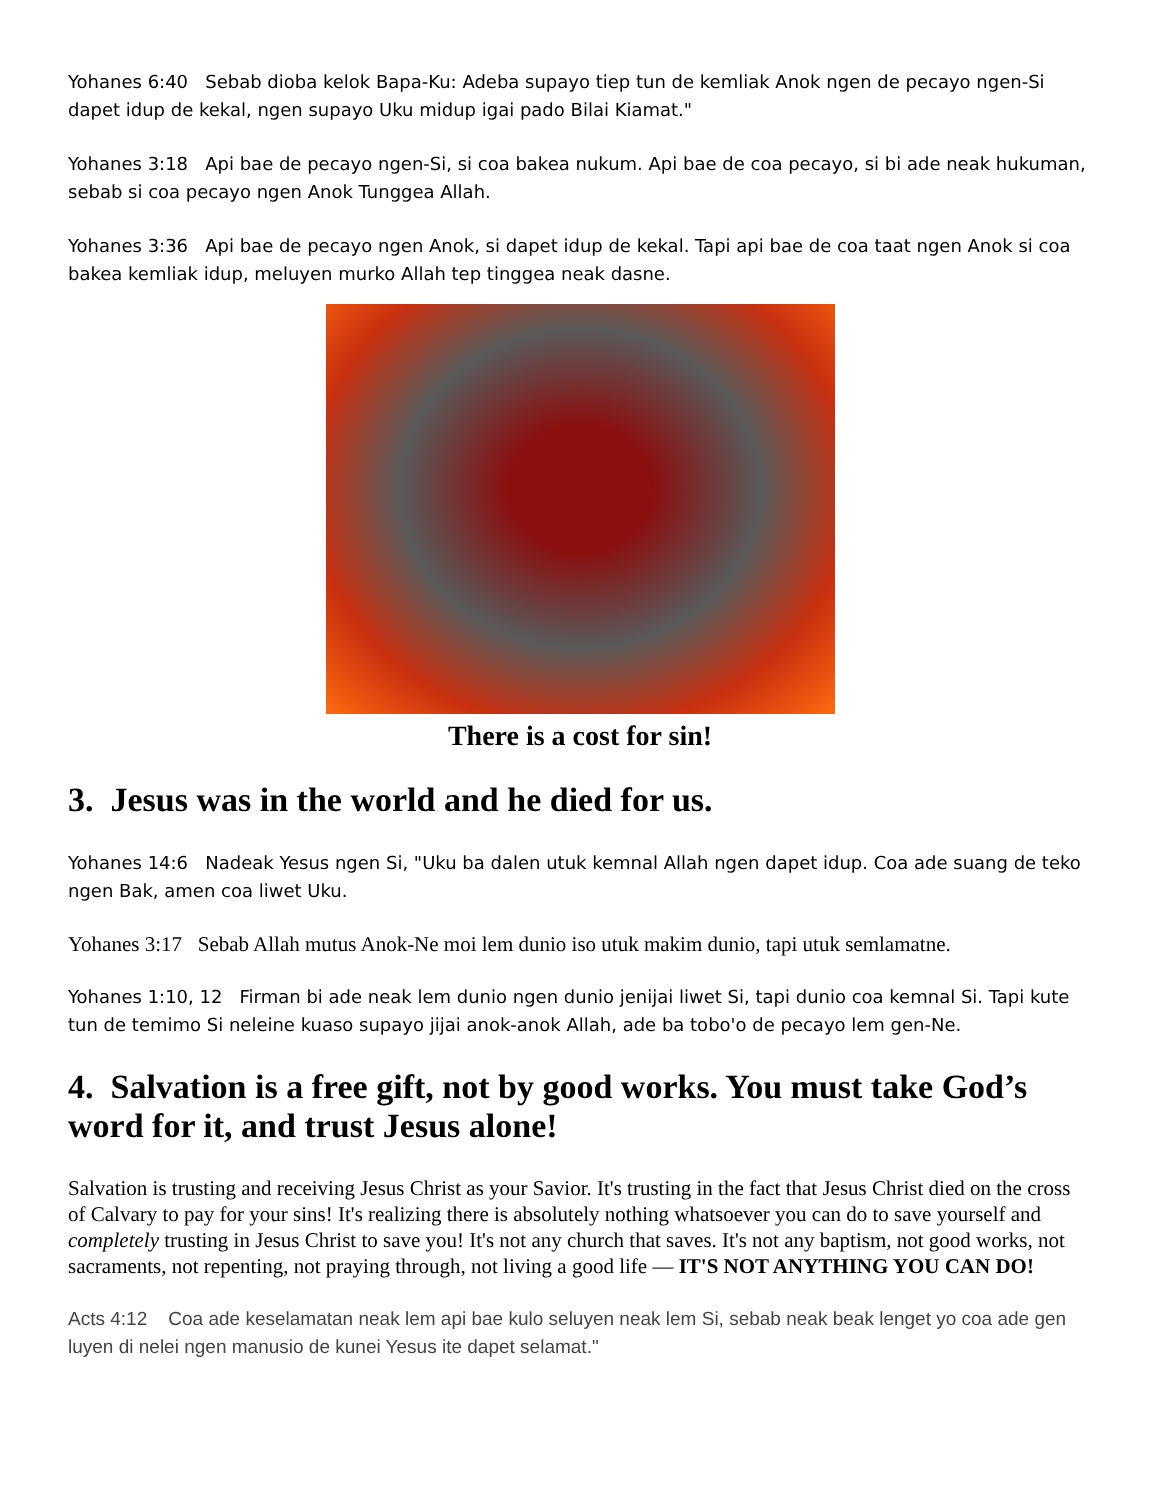Yohanes 6:40 Sebab dioba kelok Bapa-Ku: Adeba supayo tiep tun de kemliak Anok ngen de pecayo ngen-Si dapet idup de kekal, ngen supayo Uku midup igai pado Bilai Kiamat."
Yohanes 3:18 Api bae de pecayo ngen-Si, si coa bakea nukum. Api bae de coa pecayo, si bi ade neak hukuman, sebab si coa pecayo ngen Anok Tunggea Allah.
Yohanes 3:36 Api bae de pecayo ngen Anok, si dapet idup de kekal. Tapi api bae de coa taat ngen Anok si coa bakea kemliak idup, meluyen murko Allah tep tinggea neak dasne.
There is a cost for sin!
3. Jesus was in the world and he died for us.
Yohanes 14:6 Nadeak Yesus ngen Si, "Uku ba dalen utuk kemnal Allah ngen dapet idup. Coa ade suang de teko ngen Bak, amen coa liwet Uku.
Yohanes 3:17 Sebab Allah mutus Anok-Ne moi lem dunio iso utuk makim dunio, tapi utuk semlamatne.
Yohanes 1:10, 12 Firman bi ade neak lem dunio ngen dunio jenijai liwet Si, tapi dunio coa kemnal Si. Tapi kute tun de temimo Si neleine kuaso supayo jijai anok-anok Allah, ade ba tobo'o de pecayo lem gen-Ne.
4. Salvation is a free gift, not by good works. You must take God’s word for it, and trust Jesus alone!
Salvation is trusting and receiving Jesus Christ as your Savior. It's trusting in the fact that Jesus Christ died on the cross of Calvary to pay for your sins! It's realizing there is absolutely nothing whatsoever you can do to save yourself and completely trusting in Jesus Christ to save you! It's not any church that saves. It's not any baptism, not good works, not sacraments, not repenting, not praying through, not living a good life — IT'S NOT ANYTHING YOU CAN DO!
Acts 4:12 Coa ade keselamatan neak lem api bae kulo seluyen neak lem Si, sebab neak beak lenget yo coa ade gen luyen di nelei ngen manusio de kunei Yesus ite dapet selamat."